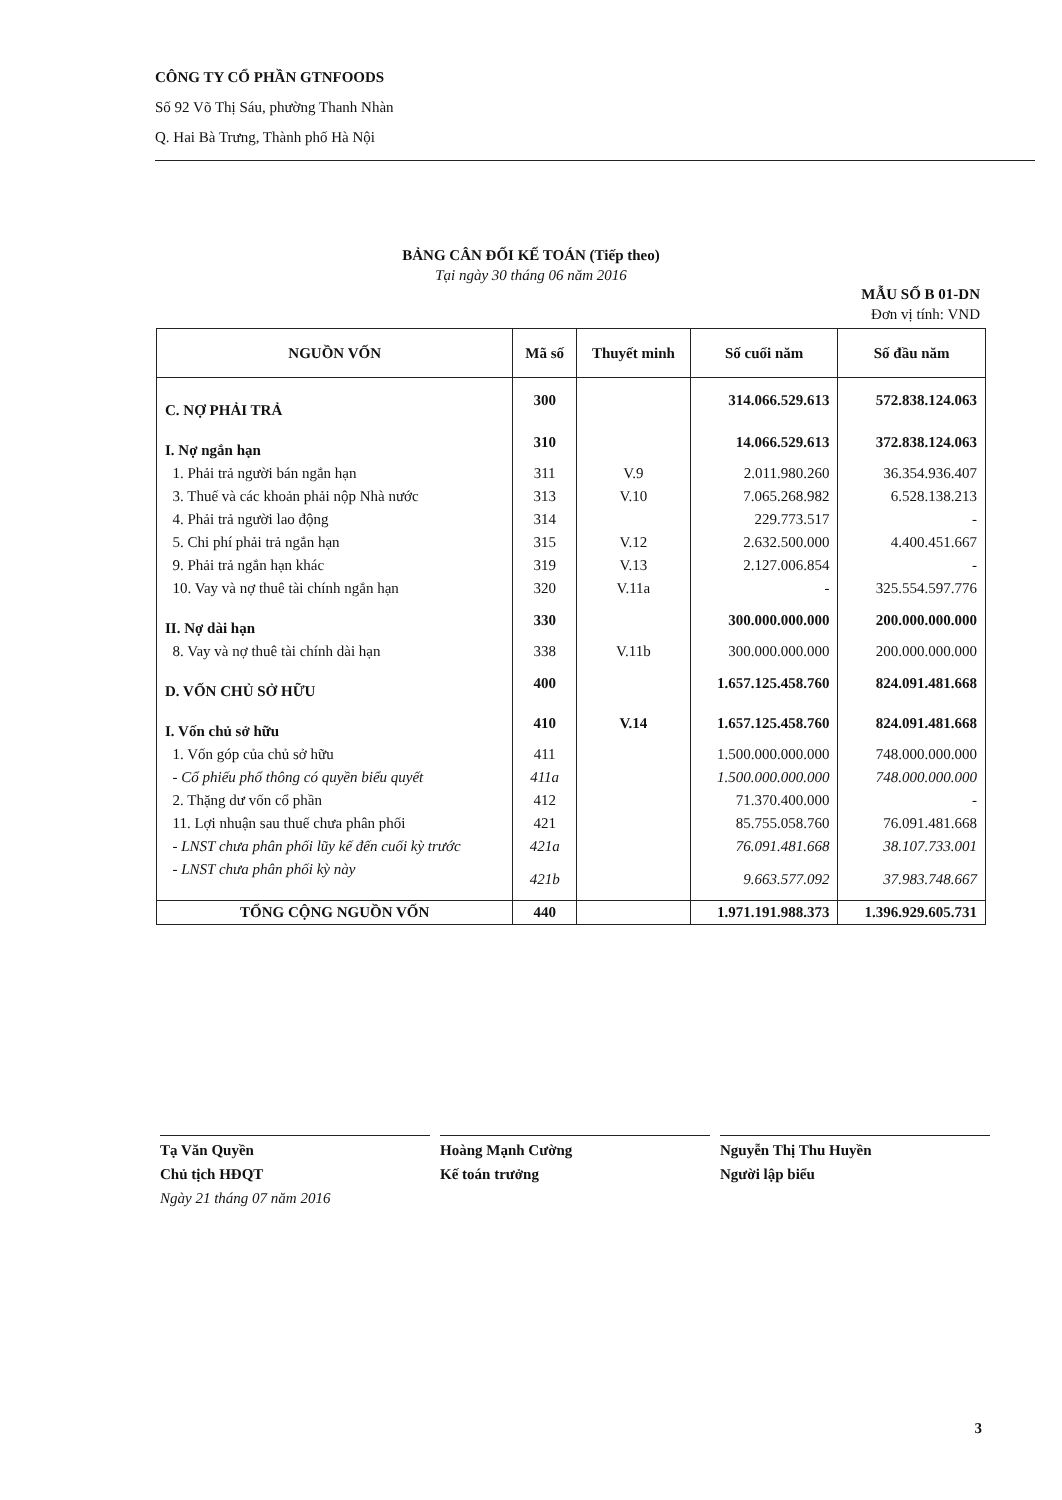CÔNG TY CỔ PHẦN GTNFOODS
Số 92 Võ Thị Sáu, phường Thanh Nhàn
Q. Hai Bà Trưng, Thành phố Hà Nội
BẢNG CÂN ĐỐI KẾ TOÁN (Tiếp theo)
Tại ngày 30 tháng 06 năm 2016
MẪU SỐ B 01-DN
Đơn vị tính: VND
| NGUỒN VỐN | Mã số | Thuyết minh | Số cuối năm | Số đầu năm |
| --- | --- | --- | --- | --- |
| C. NỢ PHẢI TRẢ | 300 | | 314.066.529.613 | 572.838.124.063 |
| I. Nợ ngắn hạn | 310 | | 14.066.529.613 | 372.838.124.063 |
| 1. Phải trả người bán ngắn hạn | 311 | V.9 | 2.011.980.260 | 36.354.936.407 |
| 3. Thuế và các khoản phải nộp Nhà nước | 313 | V.10 | 7.065.268.982 | 6.528.138.213 |
| 4. Phải trả người lao động | 314 | | 229.773.517 | - |
| 5. Chi phí phải trả ngắn hạn | 315 | V.12 | 2.632.500.000 | 4.400.451.667 |
| 9. Phải trả ngắn hạn khác | 319 | V.13 | 2.127.006.854 | - |
| 10. Vay và nợ thuê tài chính ngắn hạn | 320 | V.11a | - | 325.554.597.776 |
| II. Nợ dài hạn | 330 | | 300.000.000.000 | 200.000.000.000 |
| 8. Vay và nợ thuê tài chính dài hạn | 338 | V.11b | 300.000.000.000 | 200.000.000.000 |
| D. VỐN CHỦ SỞ HỮU | 400 | | 1.657.125.458.760 | 824.091.481.668 |
| I. Vốn chủ sở hữu | 410 | V.14 | 1.657.125.458.760 | 824.091.481.668 |
| 1. Vốn góp của chủ sở hữu | 411 | | 1.500.000.000.000 | 748.000.000.000 |
| - Cổ phiếu phổ thông có quyền biểu quyết | 411a | | 1.500.000.000.000 | 748.000.000.000 |
| 2. Thặng dư vốn cổ phần | 412 | | 71.370.400.000 | - |
| 11. Lợi nhuận sau thuế chưa phân phối | 421 | | 85.755.058.760 | 76.091.481.668 |
| - LNST chưa phân phối lũy kế đến cuối kỳ trước | 421a | | 76.091.481.668 | 38.107.733.001 |
| - LNST chưa phân phối kỳ này | 421b | | 9.663.577.092 | 37.983.748.667 |
| TỔNG CỘNG NGUỒN VỐN | 440 | | 1.971.191.988.373 | 1.396.929.605.731 |
Tạ Văn Quyền
Chủ tịch HĐQT
Ngày 21 tháng 07 năm 2016
Hoàng Mạnh Cường
Kế toán trưởng
Nguyễn Thị Thu Huyền
Người lập biểu
3